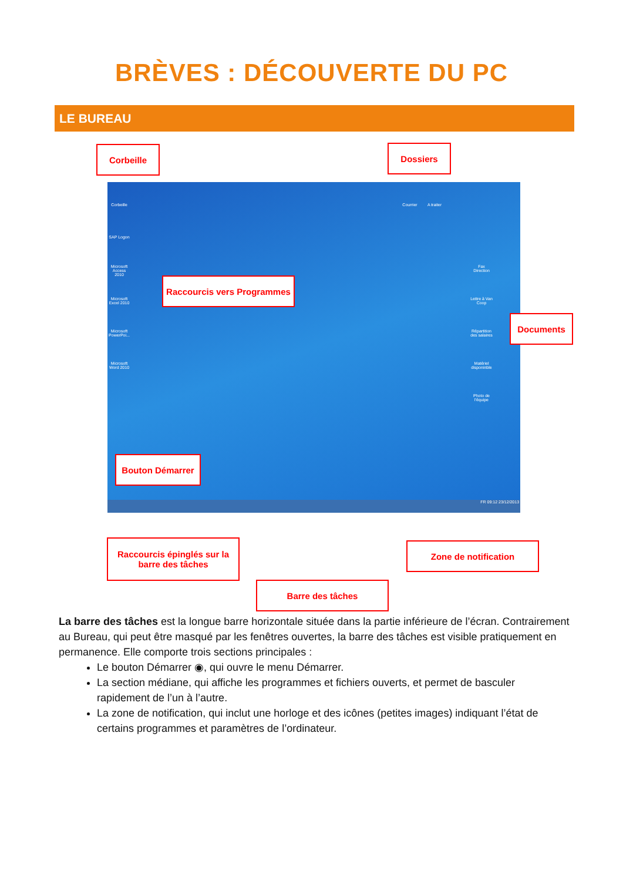BRÈVES : DÉCOUVERTE DU PC
LE BUREAU
Corbeille Dossiers
Corbeille
SAP Logon
Microsoft Access 2010
Microsoft Excel 2010
Microsoft PowerPoi...
Microsoft Word 2010
Courrier A traiter
Fax Direction
Lettre à Van Coop
Répartition des salaires
Matériel disponinble
Photo de l'équipe
FR 09:12 23/12/2013
Raccourcis vers Programmes
Documents
Bouton Démarrer
Raccourcis épinglés sur la barre des tâches
Zone de notification
Barre des tâches
La barre des tâches est la longue barre horizontale située dans la partie inférieure de l’écran. Contrairement au Bureau, qui peut être masqué par les fenêtres ouvertes, la barre des tâches est visible pratiquement en permanence. Elle comporte trois sections principales :
Le bouton Démarrer ◉, qui ouvre le menu Démarrer.
La section médiane, qui affiche les programmes et fichiers ouverts, et permet de basculer rapidement de l’un à l’autre.
La zone de notification, qui inclut une horloge et des icônes (petites images) indiquant l’état de certains programmes et paramètres de l’ordinateur.